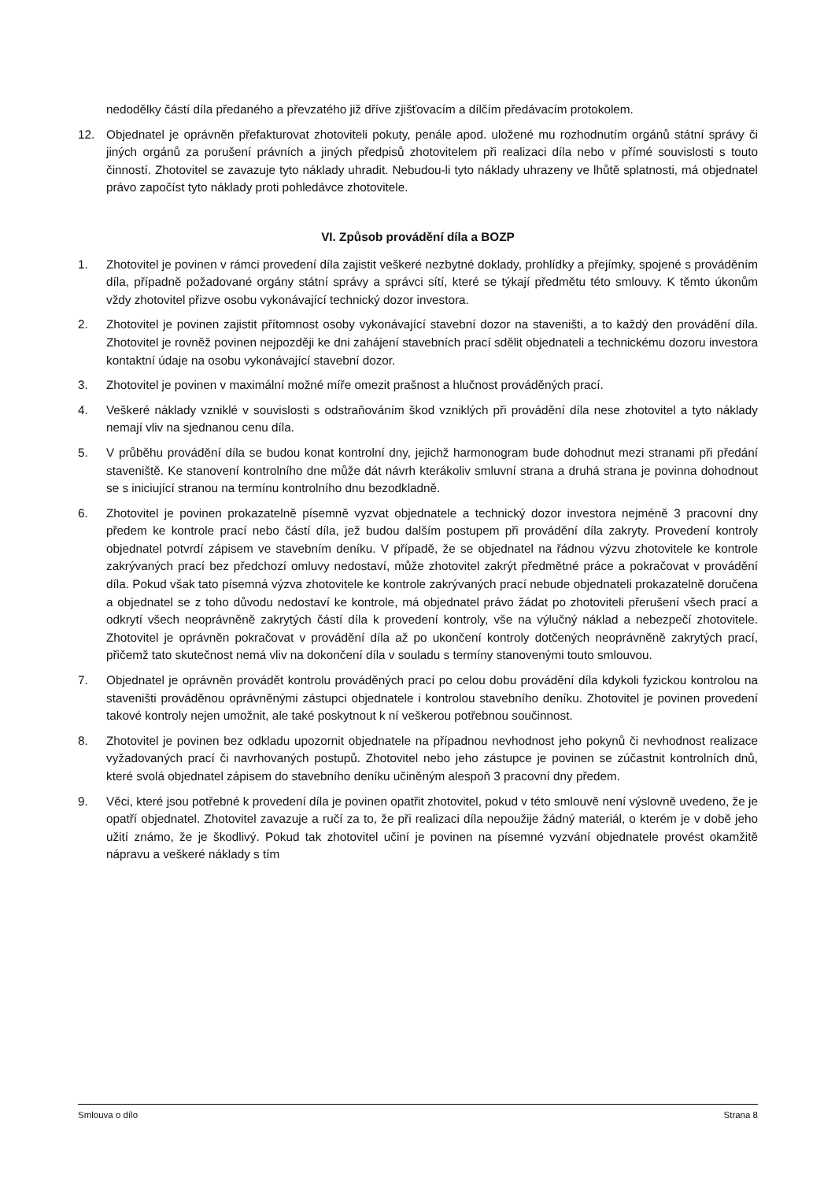nedodělky částí díla předaného a převzatého již dříve zjišťovacím a dílčím předávacím protokolem.
12. Objednatel je oprávněn přefakturovat zhotoviteli pokuty, penále apod. uložené mu rozhodnutím orgánů státní správy či jiných orgánů za porušení právních a jiných předpisů zhotovitelem při realizaci díla nebo v přímé souvislosti s touto činností. Zhotovitel se zavazuje tyto náklady uhradit. Nebudou-li tyto náklady uhrazeny ve lhůtě splatnosti, má objednatel právo započíst tyto náklady proti pohledávce zhotovitele.
VI. Způsob provádění díla a BOZP
1. Zhotovitel je povinen v rámci provedení díla zajistit veškeré nezbytné doklady, prohlídky a přejímky, spojené s prováděním díla, případně požadované orgány státní správy a správci sítí, které se týkají předmětu této smlouvy. K těmto úkonům vždy zhotovitel přizve osobu vykonávající technický dozor investora.
2. Zhotovitel je povinen zajistit přítomnost osoby vykonávající stavební dozor na staveništi, a to každý den provádění díla. Zhotovitel je rovněž povinen nejpozději ke dni zahájení stavebních prací sdělit objednateli a technickému dozoru investora kontaktní údaje na osobu vykonávající stavební dozor.
3. Zhotovitel je povinen v maximální možné míře omezit prašnost a hlučnost prováděných prací.
4. Veškeré náklady vzniklé v souvislosti s odstraňováním škod vzniklých při provádění díla nese zhotovitel a tyto náklady nemají vliv na sjednanou cenu díla.
5. V průběhu provádění díla se budou konat kontrolní dny, jejichž harmonogram bude dohodnut mezi stranami při předání staveniště. Ke stanovení kontrolního dne může dát návrh kterákoliv smluvní strana a druhá strana je povinna dohodnout se s iniciující stranou na termínu kontrolního dnu bezodkladně.
6. Zhotovitel je povinen prokazatelně písemně vyzvat objednatele a technický dozor investora nejméně 3 pracovní dny předem ke kontrole prací nebo částí díla, jež budou dalším postupem při provádění díla zakryty. Provedení kontroly objednatel potvrdí zápisem ve stavebním deníku. V případě, že se objednatel na řádnou výzvu zhotovitele ke kontrole zakrývaných prací bez předchozí omluvy nedostaví, může zhotovitel zakrýt předmětné práce a pokračovat v provádění díla. Pokud však tato písemná výzva zhotovitele ke kontrole zakrývaných prací nebude objednateli prokazatelně doručena a objednatel se z toho důvodu nedostaví ke kontrole, má objednatel právo žádat po zhotoviteli přerušení všech prací a odkrytí všech neoprávněně zakrytých částí díla k provedení kontroly, vše na výlučný náklad a nebezpečí zhotovitele. Zhotovitel je oprávněn pokračovat v provádění díla až po ukončení kontroly dotčených neoprávněně zakrytých prací, přičemž tato skutečnost nemá vliv na dokončení díla v souladu s termíny stanovenými touto smlouvou.
7. Objednatel je oprávněn provádět kontrolu prováděných prací po celou dobu provádění díla kdykoli fyzickou kontrolou na staveništi prováděnou oprávněnými zástupci objednatele i kontrolou stavebního deníku. Zhotovitel je povinen provedení takové kontroly nejen umožnit, ale také poskytnout k ní veškerou potřebnou součinnost.
8. Zhotovitel je povinen bez odkladu upozornit objednatele na případnou nevhodnost jeho pokynů či nevhodnost realizace vyžadovaných prací či navrhovaných postupů. Zhotovitel nebo jeho zástupce je povinen se zúčastnit kontrolních dnů, které svolá objednatel zápisem do stavebního deníku učiněným alespoň 3 pracovní dny předem.
9. Věci, které jsou potřebné k provedení díla je povinen opatřit zhotovitel, pokud v této smlouvě není výslovně uvedeno, že je opatří objednatel. Zhotovitel zavazuje a ručí za to, že při realizaci díla nepoužije žádný materiál, o kterém je v době jeho užití známo, že je škodlivý. Pokud tak zhotovitel učiní je povinen na písemné vyzvání objednatele provést okamžitě nápravu a veškeré náklady s tím
Smlouva o dílo Strana 8